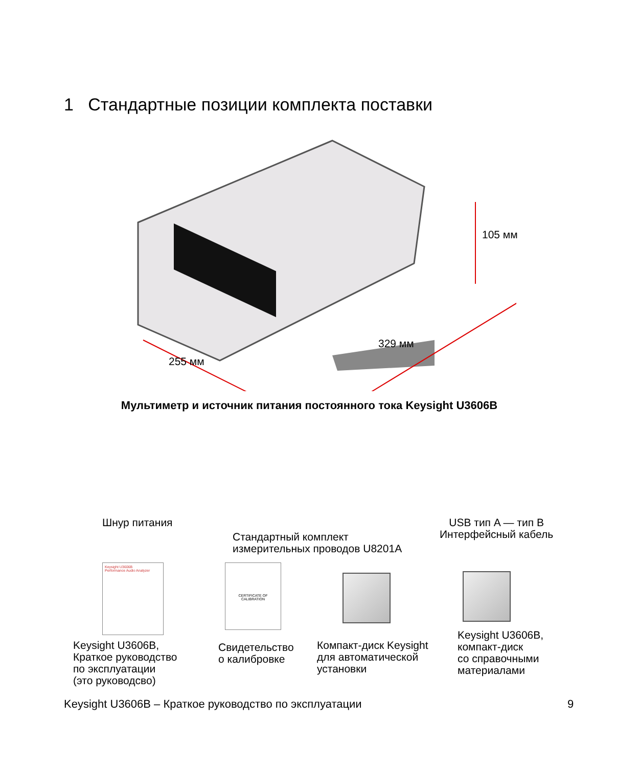1 Стандартные позиции комплекта поставки
105 мм
329 мм
255 мм
Мультиметр и источник питания постоянного тока Keysight U3606B
Шнур питания
Стандартный комплект
измерительных проводов U8201A
USB тип A — тип B
Интерфейсный кабель
Keysight U3606B
Performance Audio Analyzer
CERTIFICATE OF
CALIBRATION
Keysight U3606B,
Краткое руководство
по эксплуатации
(это руководсво)
Свидетельство
о калибровке
Компакт-диск Keysight
для автоматической
установки
Keysight U3606B,
компакт-диск
со справочными
материалами
Keysight U3606B – Краткое руководство по эксплуатации
9